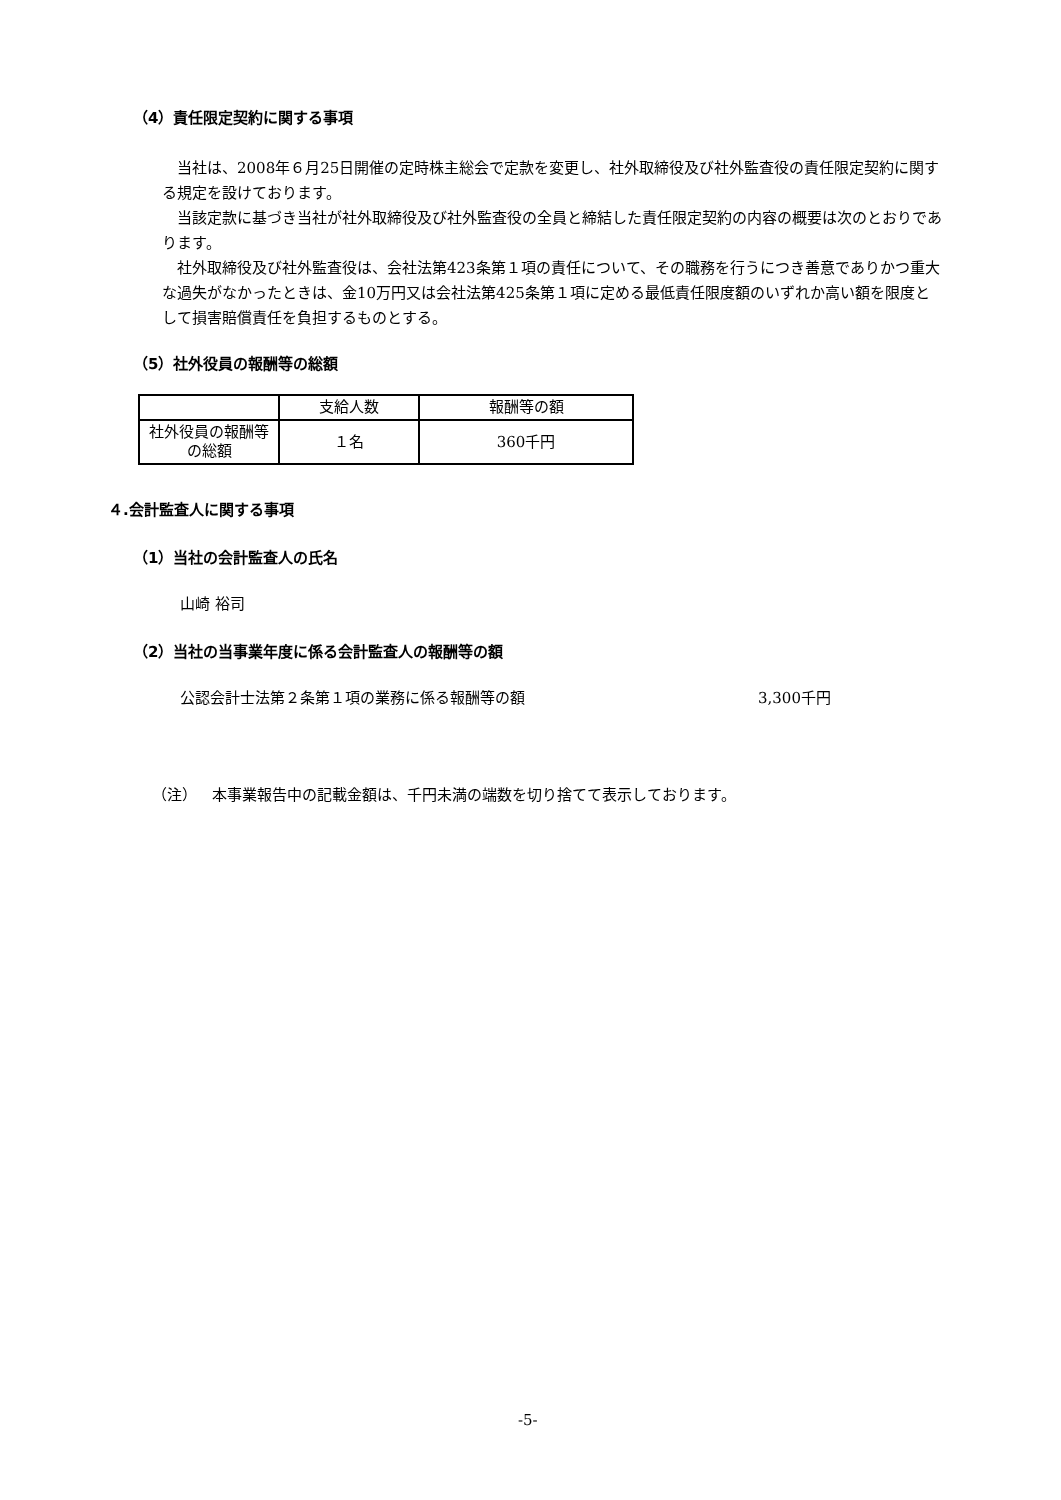（4）責任限定契約に関する事項
 当社は、2008年６月25日開催の定時株主総会で定款を変更し、社外取締役及び社外監査役の責任限定契約に関する規定を設けております。
 当該定款に基づき当社が社外取締役及び社外監査役の全員と締結した責任限定契約の内容の概要は次のとおりであります。
 社外取締役及び社外監査役は、会社法第423条第１項の責任について、その職務を行うにつき善意でありかつ重大な過失がなかったときは、金10万円又は会社法第425条第１項に定める最低責任限度額のいずれか高い額を限度として損害賠償責任を負担するものとする。
（5）社外役員の報酬等の総額
| | 支給人数 | 報酬等の額 |
| 社外役員の報酬等の総額 | １名 | 360千円 |
４.会計監査人に関する事項
（1）当社の会計監査人の氏名
山崎 裕司
（2）当社の当事業年度に係る会計監査人の報酬等の額
公認会計士法第２条第１項の業務に係る報酬等の額
3,300千円
（注） 本事業報告中の記載金額は、千円未満の端数を切り捨てて表示しております。
-5-